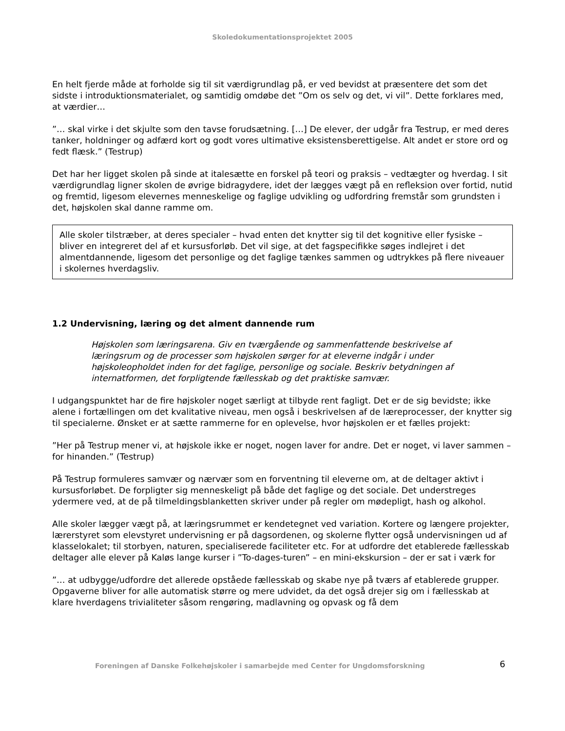Skoledokumentationsprojektet 2005
En helt fjerde måde at forholde sig til sit værdigrundlag på, er ved bevidst at præsentere det som det sidste i introduktionsmaterialet, og samtidig omdøbe det ”Om os selv og det, vi vil”. Dette forklares med, at værdier…
”… skal virke i det skjulte som den tavse forudsætning. […] De elever, der udgår fra Testrup, er med deres tanker, holdninger og adfærd kort og godt vores ultimative eksistensberettigelse. Alt andet er store ord og fedt flæsk.” (Testrup)
Det har her ligget skolen på sinde at italesætte en forskel på teori og praksis – vedtægter og hverdag. I sit værdigrundlag ligner skolen de øvrige bidragydere, idet der lægges vægt på en refleksion over fortid, nutid og fremtid, ligesom elevernes menneskelige og faglige udvikling og udfordring fremstår som grundsten i det, højskolen skal danne ramme om.
Alle skoler tilstræber, at deres specialer – hvad enten det knytter sig til det kognitive eller fysiske – bliver en integreret del af et kursusforløb. Det vil sige, at det fagspecifikke søges indlejret i det almentdannende, ligesom det personlige og det faglige tænkes sammen og udtrykkes på flere niveauer i skolernes hverdagsliv.
1.2 Undervisning, læring og det alment dannende rum
Højskolen som læringsarena. Giv en tværgående og sammenfattende beskrivelse af læringsrum og de processer som højskolen sørger for at eleverne indgår i under højskoleopholdet inden for det faglige, personlige og sociale. Beskriv betydningen af internatformen, det forpligtende fællesskab og det praktiske samvær.
I udgangspunktet har de fire højskoler noget særligt at tilbyde rent fagligt. Det er de sig bevidste; ikke alene i fortællingen om det kvalitative niveau, men også i beskrivelsen af de læreprocesser, der knytter sig til specialerne. Ønsket er at sætte rammerne for en oplevelse, hvor højskolen er et fælles projekt:
”Her på Testrup mener vi, at højskole ikke er noget, nogen laver for andre. Det er noget, vi laver sammen – for hinanden.” (Testrup)
På Testrup formuleres samvær og nærvær som en forventning til eleverne om, at de deltager aktivt i kursusforløbet. De forpligter sig menneskeligt på både det faglige og det sociale. Det understreges ydermere ved, at de på tilmeldingsblanketten skriver under på regler om mødepligt, hash og alkohol.
Alle skoler lægger vægt på, at læringsrummet er kendetegnet ved variation. Kortere og længere projekter, lærerstyret som elevstyret undervisning er på dagsordenen, og skolerne flytter også undervisningen ud af klasselokalet; til storbyen, naturen, specialiserede faciliteter etc. For at udfordre det etablerede fællesskab deltager alle elever på Kaløs lange kurser i ”To-dages-turen” – en mini-ekskursion – der er sat i værk for
”… at udbygge/udfordre det allerede opståede fællesskab og skabe nye på tværs af etablerede grupper. Opgaverne bliver for alle automatisk større og mere udvidet, da det også drejer sig om i fællesskab at klare hverdagens trivialiteter såsom rengøring, madlavning og opvask og få dem
Foreningen af Danske Folkehøjskoler i samarbejde med Center for Ungdomsforskning
6